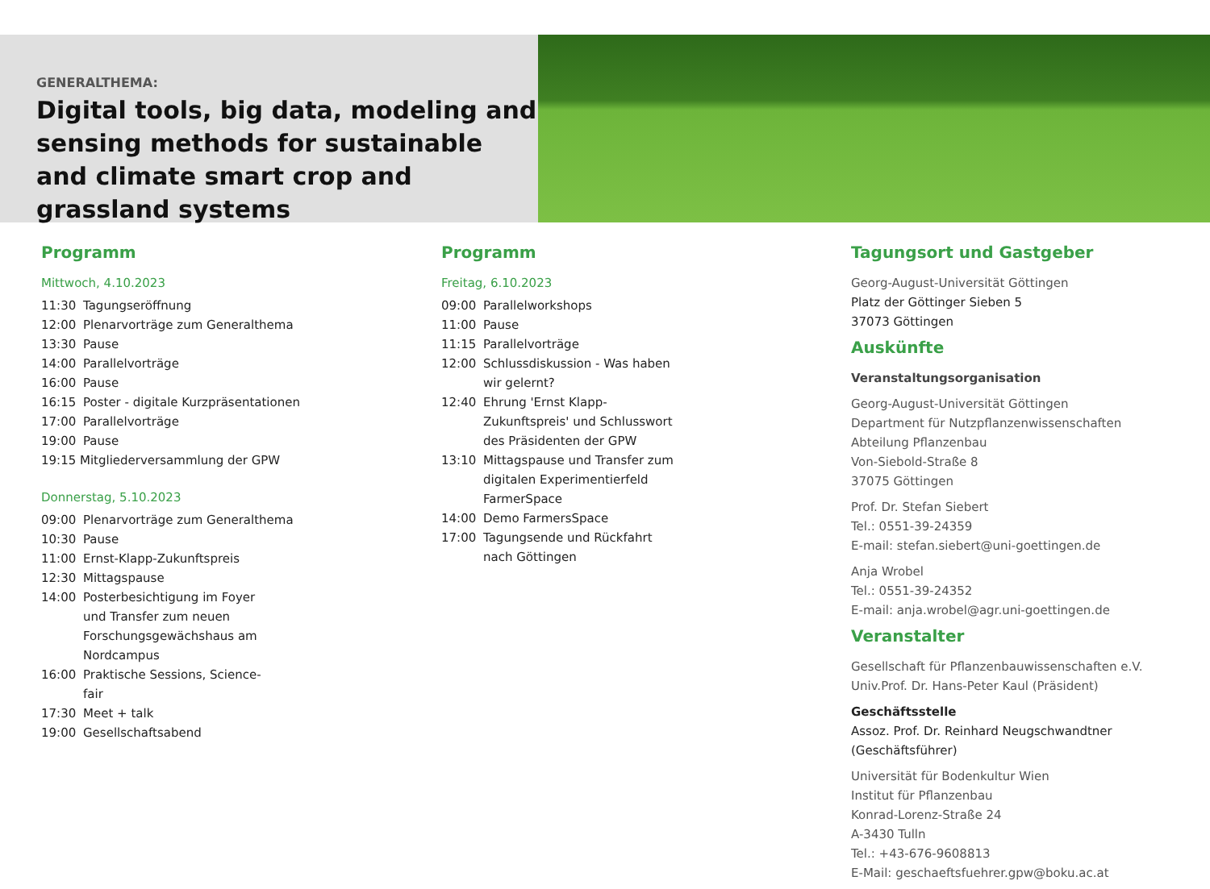GENERALTHEMA:
Digital tools, big data, modeling and sensing methods for sustainable and climate smart crop and grassland systems
Programm
Mittwoch, 4.10.2023
11:30 Tagungseröffnung
12:00 Plenarvorträge zum Generalthema
13:30 Pause
14:00 Parallelvorträge
16:00 Pause
16:15 Poster - digitale Kurzpräsentationen
17:00 Parallelvorträge
19:00 Pause
19:15 Mitgliederversammlung der GPW
Donnerstag, 5.10.2023
09:00 Plenarvorträge zum Generalthema
10:30 Pause
11:00 Ernst-Klapp-Zukunftspreis
12:30 Mittagspause
14:00 Posterbesichtigung im Foyer und Transfer zum neuen Forschungsgewächshaus am Nordcampus
16:00 Praktische Sessions, Science-fair
17:30 Meet + talk
19:00 Gesellschaftsabend
Programm
Freitag, 6.10.2023
09:00 Parallelworkshops
11:00 Pause
11:15 Parallelvorträge
12:00 Schlussdiskussion - Was haben wir gelernt?
12:40 Ehrung 'Ernst Klapp-Zukunftspreis' und Schlusswort des Präsidenten der GPW
13:10 Mittagspause und Transfer zum digitalen Experimentierfeld FarmerSpace
14:00 Demo FarmersSpace
17:00 Tagungsende und Rückfahrt nach Göttingen
Tagungsort und Gastgeber
Georg-August-Universität Göttingen
Platz der Göttinger Sieben 5
37073 Göttingen
Auskünfte
Veranstaltungsorganisation
Georg-August-Universität Göttingen
Department für Nutzpflanzenwissenschaften
Abteilung Pflanzenbau
Von-Siebold-Straße 8
37075 Göttingen
Prof. Dr. Stefan Siebert
Tel.: 0551-39-24359
E-mail: stefan.siebert@uni-goettingen.de
Anja Wrobel
Tel.: 0551-39-24352
E-mail: anja.wrobel@agr.uni-goettingen.de
Veranstalter
Gesellschaft für Pflanzenbauwissenschaften e.V.
Univ.Prof. Dr. Hans-Peter Kaul (Präsident)
Geschäftsstelle
Assoz. Prof. Dr. Reinhard Neugschwandtner (Geschäftsführer)
Universität für Bodenkultur Wien
Institut für Pflanzenbau
Konrad-Lorenz-Straße 24
A-3430 Tulln
Tel.: +43-676-9608813
E-Mail: geschaeftsfuehrer.gpw@boku.ac.at